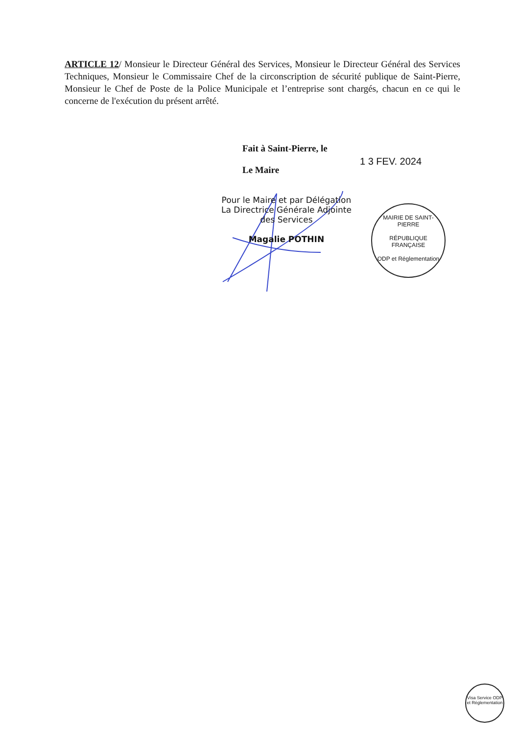ARTICLE 12/ Monsieur le Directeur Général des Services, Monsieur le Directeur Général des Services Techniques, Monsieur le Commissaire Chef de la circonscription de sécurité publique de Saint-Pierre, Monsieur le Chef de Poste de la Police Municipale et l’entreprise sont chargés, chacun en ce qui le concerne de l'exécution du présent arrêté.
Fait à Saint-Pierre, le
Le Maire
1 3 FEV. 2024
Pour le Maire et par Délégation
La Directrice Générale Adjointe
des Services
Magalie POTHIN
MAIRIE DE SAINT-PIERRE
RÉPUBLIQUE FRANÇAISE
ODP et Réglementation
Visa Service ODP et Réglementation